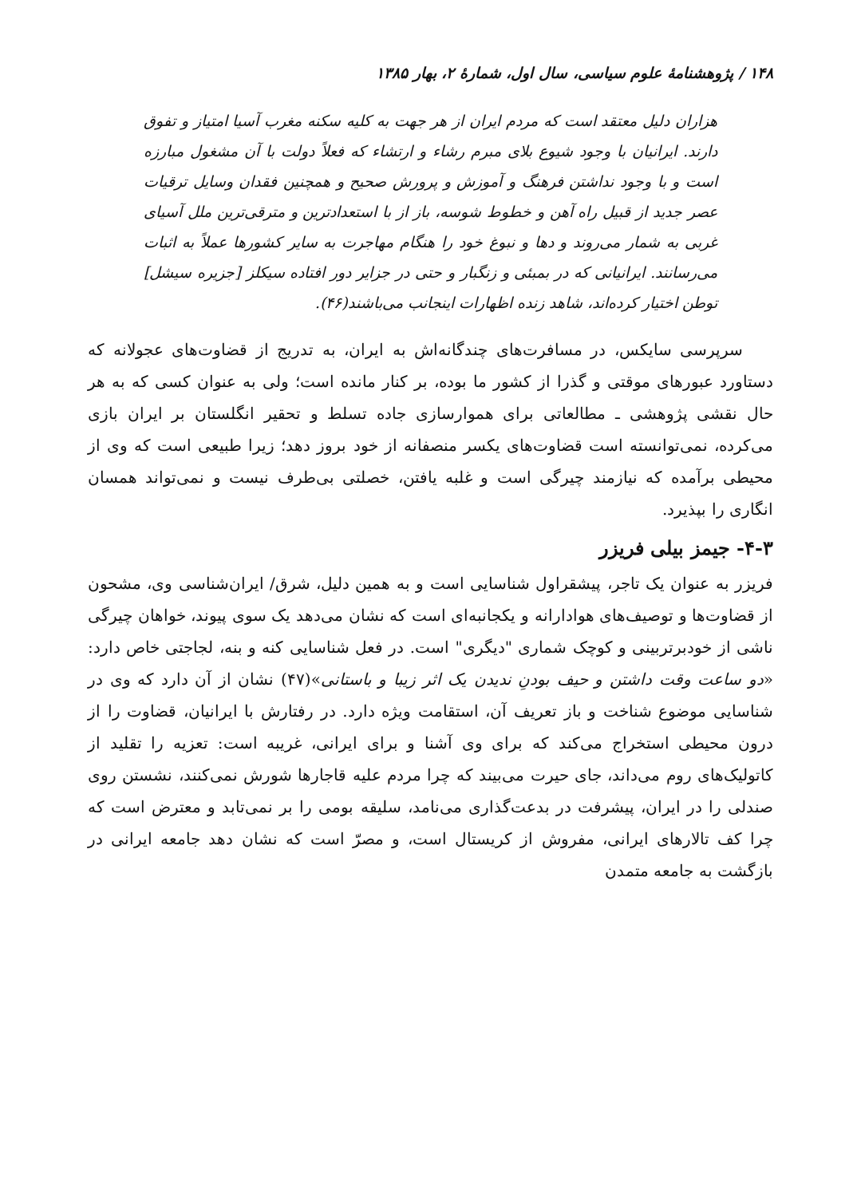۱۴۸ / پژوهشنامهٔ علوم سیاسی، سال اول، شمارهٔ ۲، بهار ۱۳۸۵
هزاران دلیل معتقد است که مردم ایران از هر جهت به کلیه سکنه مغرب آسیا امتیاز و تفوق دارند. ایرانیان با وجود شیوع بلای مبرم رشاء و ارتشاء که فعلاً دولت با آن مشغول مبارزه است و با وجود نداشتن فرهنگ و آموزش و پرورش صحیح و همچنین فقدان وسایل ترقیات عصر جدید از قبیل راه آهن و خطوط شوسه، باز از با استعدادترین و مترقی‌ترین ملل آسیای غربی به شمار می‌روند و دها و نبوغ خود را هنگام مهاجرت به سایر کشورها عملاً به اثبات می‌رسانند. ایرانیانی که در بمبئی و زنگبار و حتی در جزایر دور افتاده سیکلز [جزیره سیشل] توطن اختیار کرده‌اند، شاهد زنده اظهارات اینجانب می‌باشند(۴۶).
سرپرسی سایکس، در مسافرت‌های چندگانه‌اش به ایران، به تدریج از قضاوت‌های عجولانه که دستاورد عبورهای موقتی و گذرا از کشور ما بوده، بر کنار مانده است؛ ولی به عنوان کسی که به هر حال نقشی پژوهشی ـ مطالعاتی برای هموارسازی جاده تسلط و تحقیر انگلستان بر ایران بازی می‌کرده، نمی‌توانسته است قضاوت‌های یکسر منصفانه از خود بروز دهد؛ زیرا طبیعی است که وی از محیطی برآمده که نیازمند چیرگی است و غلبه یافتن، خصلتی بی‌طرف نیست و نمی‌تواند همسان انگاری را بپذیرد.
۴-۳- جیمز بیلی فریزر
فریزر به عنوان یک تاجر، پیشقراول شناسایی است و به همین دلیل، شرق/ ایران‌شناسی وی، مشحون از قضاوت‌ها و توصیف‌های هوادارانه و یکجانبه‌ای است که نشان می‌دهد یک سوی پیوند، خواهان چیرگی ناشی از خودبرتربینی و کوچک شماری "دیگری" است. در فعل شناسایی کنه و بنه، لجاجتی خاص دارد: «دو ساعت وقت داشتن و حیف بودنِ ندیدن یک اثر زیبا و باستانی»(۴۷) نشان از آن دارد که وی در شناسایی موضوع شناخت و باز تعریف آن، استقامت ویژه دارد. در رفتارش با ایرانیان، قضاوت را از درون محیطی استخراج می‌کند که برای وی آشنا و برای ایرانی، غریبه است: تعزیه را تقلید از کاتولیک‌های روم می‌داند، جای حیرت می‌بیند که چرا مردم علیه قاجارها شورش نمی‌کنند، نشستن روی صندلی را در ایران، پیشرفت در بدعت‌گذاری می‌نامد، سلیقه بومی را بر نمی‌تابد و معترض است که چرا کف تالارهای ایرانی، مفروش از کریستال است، و مصرّ است که نشان دهد جامعه ایرانی در بازگشت به جامعه متمدن